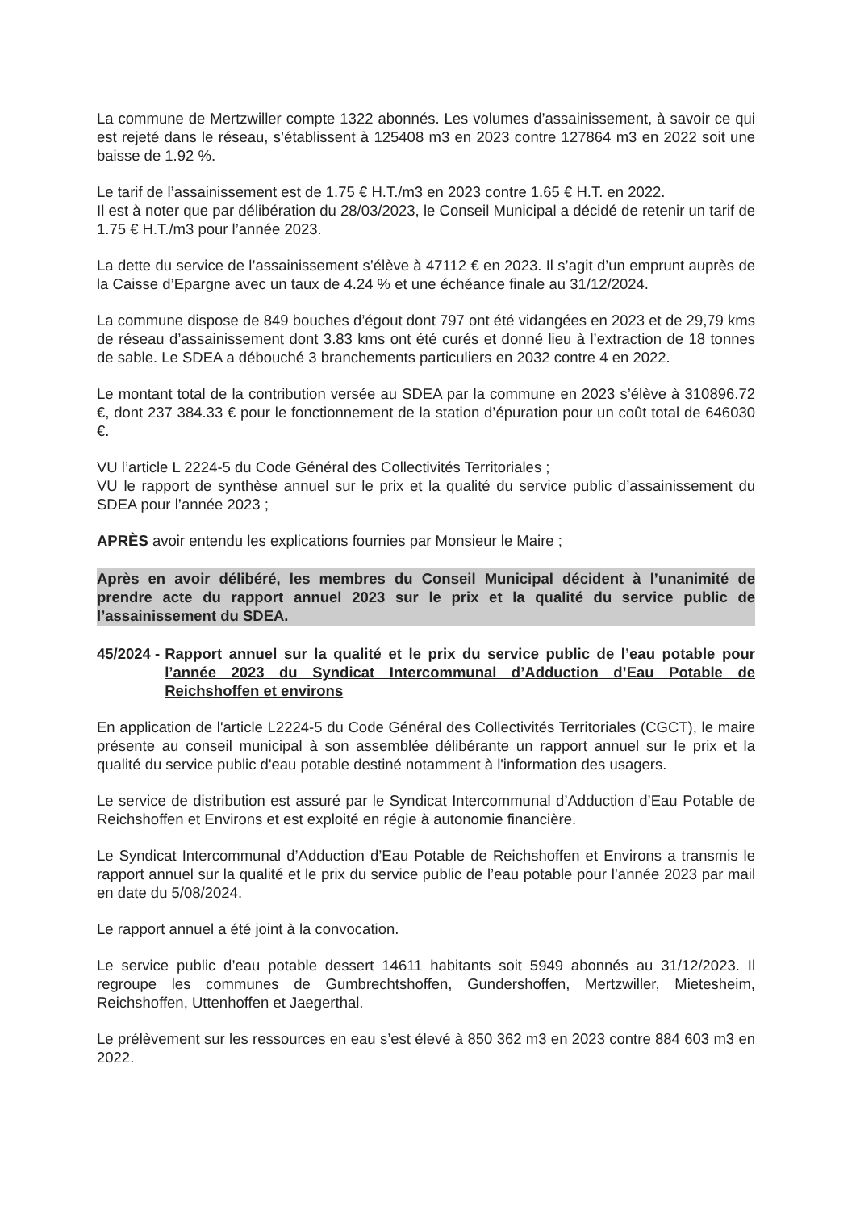La commune de Mertzwiller compte 1322 abonnés. Les volumes d’assainissement, à savoir ce qui est rejeté dans le réseau, s’établissent à 125408 m3 en 2023 contre 127864 m3 en 2022 soit une baisse de 1.92 %.
Le tarif de l’assainissement est de 1.75 € H.T./m3 en 2023 contre 1.65 € H.T. en 2022.
Il est à noter que par délibération du 28/03/2023, le Conseil Municipal a décidé de retenir un tarif de 1.75 € H.T./m3 pour l’année 2023.
La dette du service de l’assainissement s’élève à 47112 € en 2023. Il s’agit d’un emprunt auprès de la Caisse d’Epargne avec un taux de 4.24 % et une échéance finale au 31/12/2024.
La commune dispose de 849 bouches d’égout dont 797 ont été vidangées en 2023 et de 29,79 kms de réseau d’assainissement dont 3.83 kms ont été curés et donné lieu à l’extraction de 18 tonnes de sable. Le SDEA a débouché 3 branchements particuliers en 2032 contre 4 en 2022.
Le montant total de la contribution versée au SDEA par la commune en 2023 s’élève à 310896.72 €, dont 237 384.33 € pour le fonctionnement de la station d’épuration pour un coût total de 646030 €.
VU l’article L 2224-5 du Code Général des Collectivités Territoriales ;
VU le rapport de synthèse annuel sur le prix et la qualité du service public d’assainissement du SDEA pour l’année 2023 ;
APRÈS avoir entendu les explications fournies par Monsieur le Maire ;
Après en avoir délibéré, les membres du Conseil Municipal décident à l’unanimité de prendre acte du rapport annuel 2023 sur le prix et la qualité du service public de l’assainissement du SDEA.
45/2024 - Rapport annuel sur la qualité et le prix du service public de l’eau potable pour l’année 2023 du Syndicat Intercommunal d’Adduction d’Eau Potable de Reichshoffen et environs
En application de l'article L2224-5 du Code Général des Collectivités Territoriales (CGCT), le maire présente au conseil municipal à son assemblée délibérante un rapport annuel sur le prix et la qualité du service public d'eau potable destiné notamment à l'information des usagers.
Le service de distribution est assuré par le Syndicat Intercommunal d’Adduction d’Eau Potable de Reichshoffen et Environs et est exploité en régie à autonomie financière.
Le Syndicat Intercommunal d’Adduction d’Eau Potable de Reichshoffen et Environs a transmis le rapport annuel sur la qualité et le prix du service public de l’eau potable pour l’année 2023 par mail en date du 5/08/2024.
Le rapport annuel a été joint à la convocation.
Le service public d’eau potable dessert 14611 habitants soit 5949 abonnés au 31/12/2023. Il regroupe les communes de Gumbrechtshoffen, Gundershoffen, Mertzwiller, Mietesheim, Reichshoffen, Uttenhoffen et Jaegerthal.
Le prélèvement sur les ressources en eau s’est élevé à 850 362 m3 en 2023 contre 884 603 m3 en 2022.